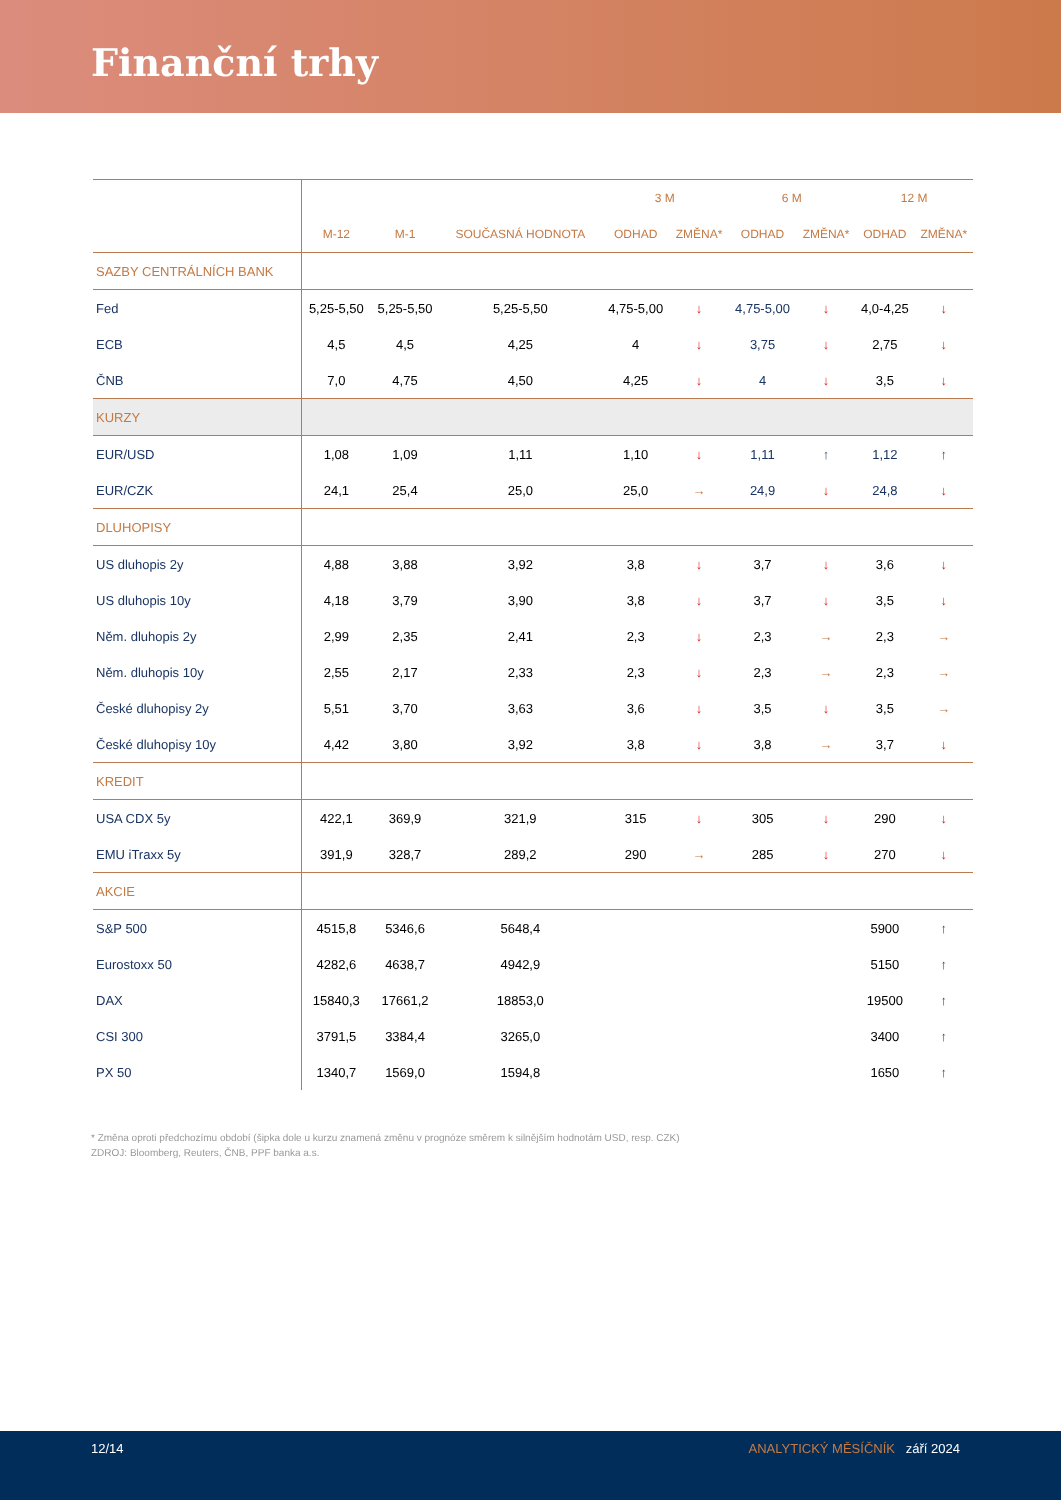Finanční trhy
| | | | | 3 M | | 6 M | | 12 M | |
| --- | --- | --- | --- | --- | --- | --- | --- | --- | --- |
| | M-12 | M-1 | SOUČASNÁ HODNOTA | ODHAD | ZMĚNA* | ODHAD | ZMĚNA* | ODHAD | ZMĚNA* |
| SAZBY CENTRÁLNÍCH BANK | | | | | | | | | |
| Fed | 5,25-5,50 | 5,25-5,50 | 5,25-5,50 | 4,75-5,00 | ↓ | 4,75-5,00 | ↓ | 4,0-4,25 | ↓ |
| ECB | 4,5 | 4,5 | 4,25 | 4 | ↓ | 3,75 | ↓ | 2,75 | ↓ |
| ČNB | 7,0 | 4,75 | 4,50 | 4,25 | ↓ | 4 | ↓ | 3,5 | ↓ |
| KURZY | | | | | | | | | |
| EUR/USD | 1,08 | 1,09 | 1,11 | 1,10 | ↓ | 1,11 | ↑ | 1,12 | ↑ |
| EUR/CZK | 24,1 | 25,4 | 25,0 | 25,0 | → | 24,9 | ↓ | 24,8 | ↓ |
| DLUHOPISY | | | | | | | | | |
| US dluhopis 2y | 4,88 | 3,88 | 3,92 | 3,8 | ↓ | 3,7 | ↓ | 3,6 | ↓ |
| US dluhopis 10y | 4,18 | 3,79 | 3,90 | 3,8 | ↓ | 3,7 | ↓ | 3,5 | ↓ |
| Něm. dluhopis 2y | 2,99 | 2,35 | 2,41 | 2,3 | ↓ | 2,3 | → | 2,3 | → |
| Něm. dluhopis 10y | 2,55 | 2,17 | 2,33 | 2,3 | ↓ | 2,3 | → | 2,3 | → |
| České dluhopisy 2y | 5,51 | 3,70 | 3,63 | 3,6 | ↓ | 3,5 | ↓ | 3,5 | → |
| České dluhopisy 10y | 4,42 | 3,80 | 3,92 | 3,8 | ↓ | 3,8 | → | 3,7 | ↓ |
| KREDIT | | | | | | | | | |
| USA CDX 5y | 422,1 | 369,9 | 321,9 | 315 | ↓ | 305 | ↓ | 290 | ↓ |
| EMU iTraxx 5y | 391,9 | 328,7 | 289,2 | 290 | → | 285 | ↓ | 270 | ↓ |
| AKCIE | | | | | | | | | |
| S&P 500 | 4515,8 | 5346,6 | 5648,4 | | | | | 5900 | ↑ |
| Eurostoxx 50 | 4282,6 | 4638,7 | 4942,9 | | | | | 5150 | ↑ |
| DAX | 15840,3 | 17661,2 | 18853,0 | | | | | 19500 | ↑ |
| CSI 300 | 3791,5 | 3384,4 | 3265,0 | | | | | 3400 | ↑ |
| PX 50 | 1340,7 | 1569,0 | 1594,8 | | | | | 1650 | ↑ |
* Změna oproti předchozímu období (šipka dole u kurzu znamená změnu v prognóze směrem k silnějším hodnotám USD, resp. CZK)
ZDROJ: Bloomberg, Reuters, ČNB, PPF banka a.s.
12/14 ANALYTICKÝ MĚSÍČNÍK září 2024